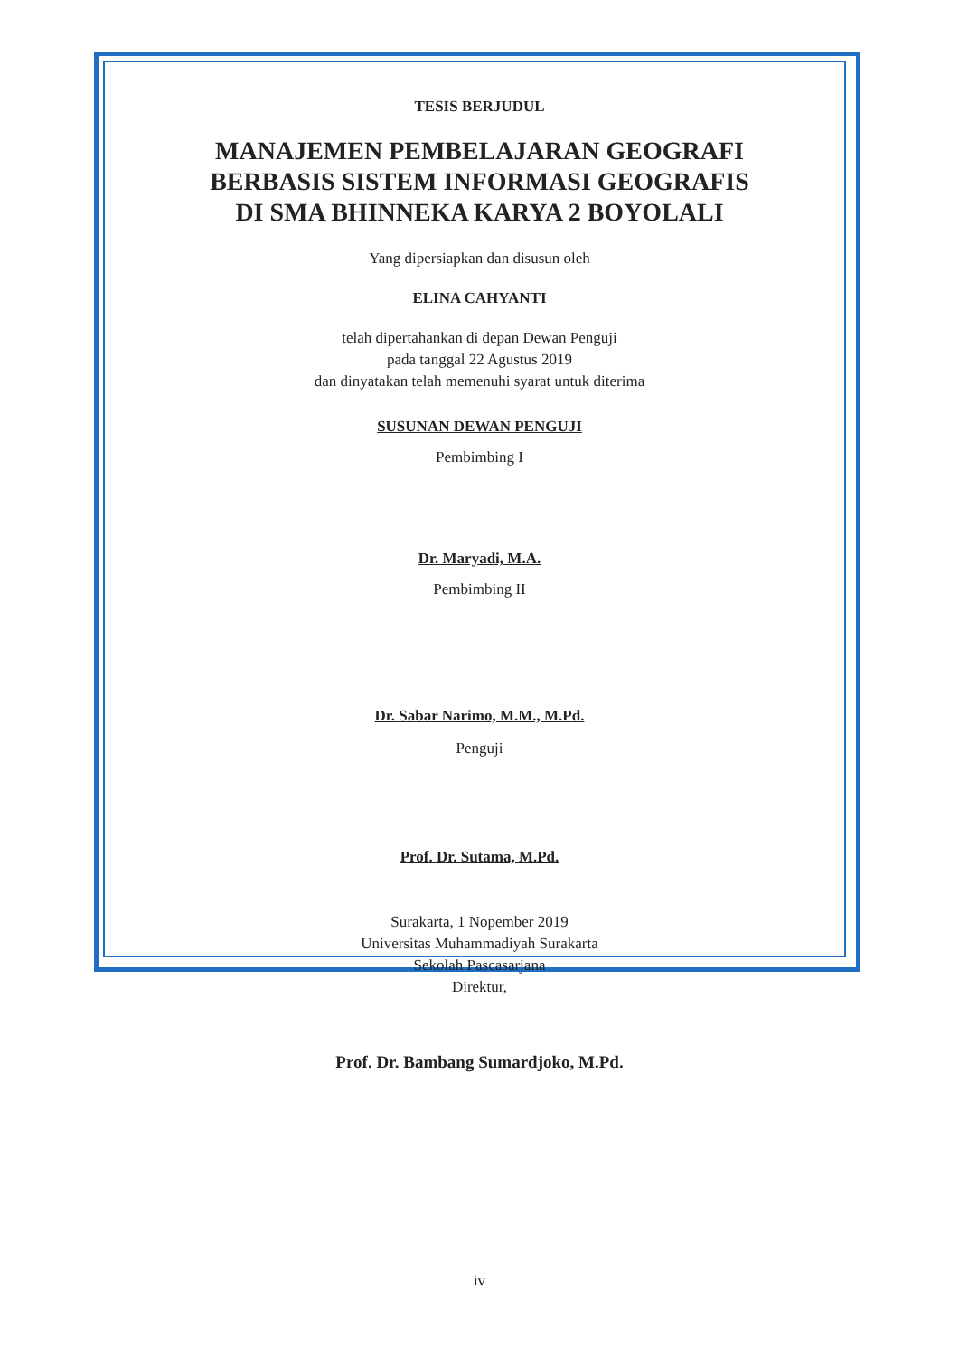TESIS BERJUDUL
MANAJEMEN PEMBELAJARAN GEOGRAFI
BERBASIS SISTEM INFORMASI GEOGRAFIS
DI SMA BHINNEKA KARYA 2 BOYOLALI
Yang dipersiapkan dan disusun oleh
ELINA CAHYANTI
telah dipertahankan di depan Dewan Penguji
pada tanggal 22 Agustus 2019
dan dinyatakan telah memenuhi syarat untuk diterima
SUSUNAN DEWAN PENGUJI
Pembimbing I
Dr. Maryadi, M.A.
Pembimbing II
Dr. Sabar Narimo, M.M., M.Pd.
Penguji
Prof. Dr. Sutama, M.Pd.
Surakarta, 1 Nopember 2019
Universitas Muhammadiyah Surakarta
Sekolah Pascasarjana
Direktur,
Prof. Dr. Bambang Sumardjoko, M.Pd.
iv